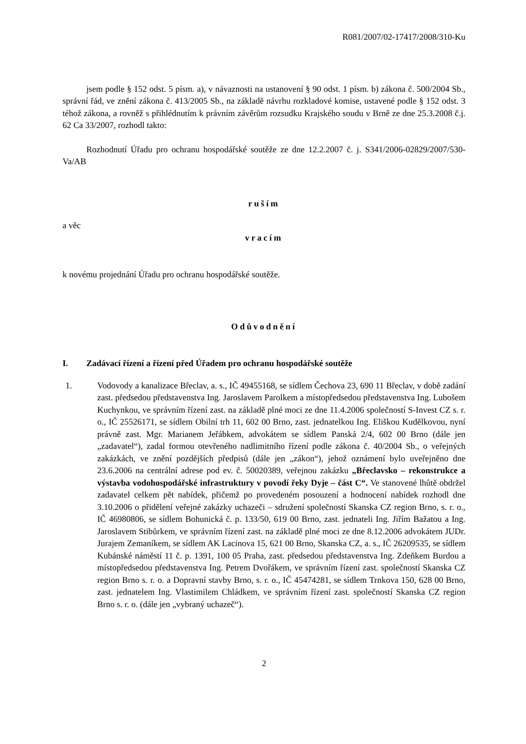R081/2007/02-17417/2008/310-Ku
jsem podle § 152 odst. 5 písm. a), v návaznosti na ustanovení § 90 odst. 1 písm. b) zákona č. 500/2004 Sb., správní řád, ve znění zákona č. 413/2005 Sb., na základě návrhu rozkladové komise, ustavené podle § 152 odst. 3 téhož zákona, a rovněž s přihlédnutím k právním závěrům rozsudku Krajského soudu v Brně ze dne 25.3.2008 č.j. 62 Ca 33/2007, rozhodl takto:
Rozhodnutí Úřadu pro ochranu hospodářské soutěže ze dne 12.2.2007 č. j. S341/2006-02829/2007/530-Va/AB
ruším
a věc
vracím
k novému projednání Úřadu pro ochranu hospodářské soutěže.
Odůvodnění
I. Zadávací řízení a řízení před Úřadem pro ochranu hospodářské soutěže
1. Vodovody a kanalizace Břeclav, a. s., IČ 49455168, se sídlem Čechova 23, 690 11 Břeclav, v době zadání zast. předsedou představenstva Ing. Jaroslavem Parolkem a místopředsedou představenstva Ing. Lubošem Kuchynkou, ve správním řízení zast. na základě plné moci ze dne 11.4.2006 společností S-Invest CZ s. r. o., IČ 25526171, se sídlem Obilní trh 11, 602 00 Brno, zast. jednatelkou Ing. Eliškou Kudělkovou, nyní právně zast. Mgr. Marianem Jeřábkem, advokátem se sídlem Panská 2/4, 602 00 Brno (dále jen „zadavatel“), zadal formou otevřeného nadlimitního řízení podle zákona č. 40/2004 Sb., o veřejných zakázkách, ve znění pozdějších předpisů (dále jen „zákon“), jehož oznámení bylo uveřejněno dne 23.6.2006 na centrální adrese pod ev. č. 50020389, veřejnou zakázku „Břeclavsko – rekonstrukce a výstavba vodohospodářské infrastruktury v povodí řeky Dyje – část C“. Ve stanovené lhůtě obdržel zadavatel celkem pět nabídek, přičemž po provedeném posouzení a hodnocení nabídek rozhodl dne 3.10.2006 o přidělení veřejné zakázky uchazeči – sdružení společností Skanska CZ region Brno, s. r. o., IČ 46980806, se sídlem Bohunická č. p. 133/50, 619 00 Brno, zast. jednateli Ing. Jiřím Bažatou a Ing. Jaroslavem Stibůrkem, ve správním řízení zast. na základě plné moci ze dne 8.12.2006 advokátem JUDr. Jurajem Zemaníkem, se sídlem AK Lacinova 15, 621 00 Brno, Skanska CZ, a. s., IČ 26209535, se sídlem Kubánské náměstí 11 č. p. 1391, 100 05 Praha, zast. předsedou představenstva Ing. Zdeňkem Burdou a místopředsedou představenstva Ing. Petrem Dvořákem, ve správním řízení zast. společností Skanska CZ region Brno s. r. o. a Dopravní stavby Brno, s. r. o., IČ 45474281, se sídlem Trnkova 150, 628 00 Brno, zast. jednatelem Ing. Vlastimilem Chládkem, ve správním řízení zast. společností Skanska CZ region Brno s. r. o. (dále jen „vybraný uchazeč“).
2